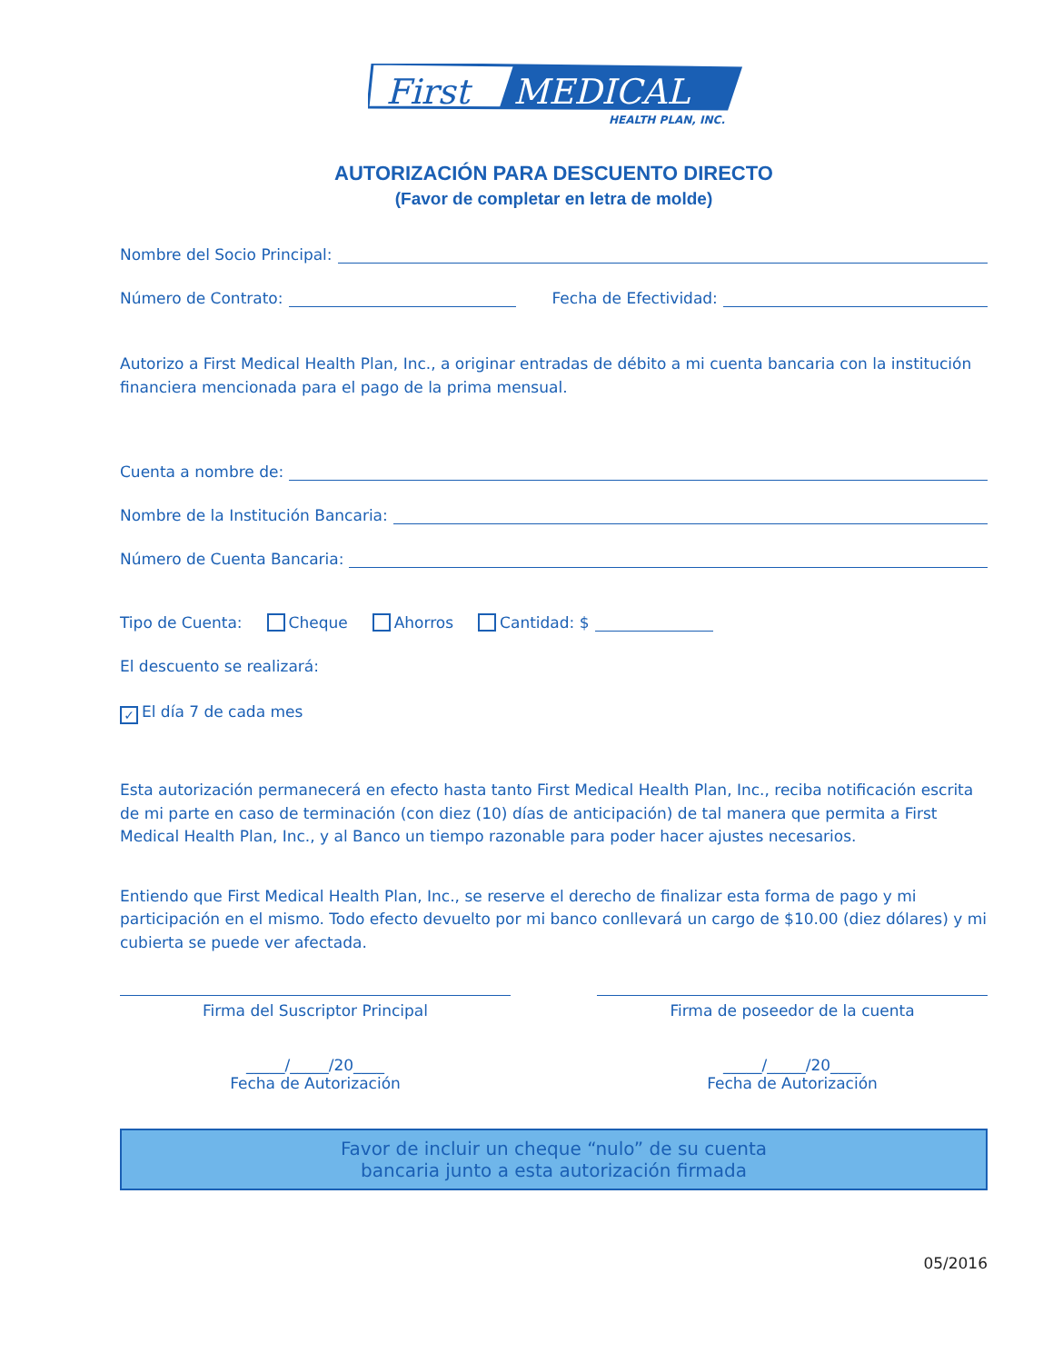First
MEDICAL
HEALTH PLAN, INC.
AUTORIZACIÓN PARA DESCUENTO DIRECTO
(Favor de completar en letra de molde)
Nombre del Socio Principal:
Número de Contrato: Fecha de Efectividad:
Autorizo a First Medical Health Plan, Inc., a originar entradas de débito a mi cuenta bancaria con la institución financiera mencionada para el pago de la prima mensual.
Cuenta a nombre de:
Nombre de la Institución Bancaria:
Número de Cuenta Bancaria:
Tipo de Cuenta: Cheque Ahorros Cantidad: $
El descuento se realizará:
✓ El día 7 de cada mes
Esta autorización permanecerá en efecto hasta tanto First Medical Health Plan, Inc., reciba notificación escrita de mi parte en caso de terminación (con diez (10) días de anticipación) de tal manera que permita a First Medical Health Plan, Inc., y al Banco un tiempo razonable para poder hacer ajustes necesarios.
Entiendo que First Medical Health Plan, Inc., se reserve el derecho de finalizar esta forma de pago y mi participación en el mismo. Todo efecto devuelto por mi banco conllevará un cargo de $10.00 (diez dólares) y mi cubierta se puede ver afectada.
Firma del Suscriptor Principal
_____/_____/20____
Fecha de Autorización
Firma de poseedor de la cuenta
_____/_____/20____
Fecha de Autorización
Favor de incluir un cheque “nulo” de su cuenta
bancaria junto a esta autorización firmada
05/2016